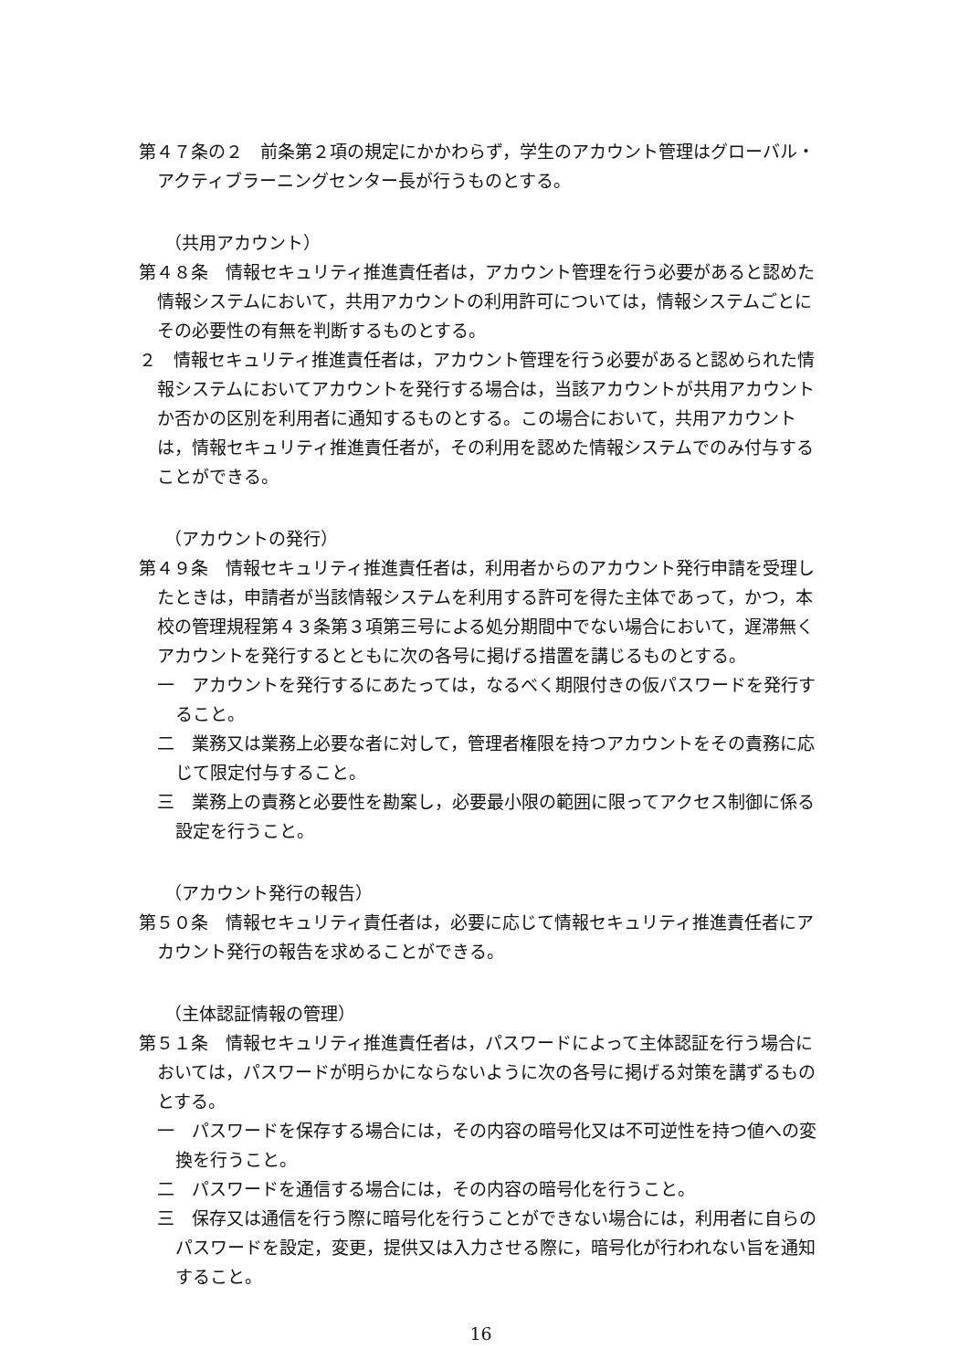第４７条の２　前条第２項の規定にかかわらず，学生のアカウント管理はグローバル・アクティブラーニングセンター長が行うものとする。
（共用アカウント）
第４８条　情報セキュリティ推進責任者は，アカウント管理を行う必要があると認めた情報システムにおいて，共用アカウントの利用許可については，情報システムごとにその必要性の有無を判断するものとする。
２　情報セキュリティ推進責任者は，アカウント管理を行う必要があると認められた情報システムにおいてアカウントを発行する場合は，当該アカウントが共用アカウントか否かの区別を利用者に通知するものとする。この場合において，共用アカウントは，情報セキュリティ推進責任者が，その利用を認めた情報システムでのみ付与することができる。
（アカウントの発行）
第４９条　情報セキュリティ推進責任者は，利用者からのアカウント発行申請を受理したときは，申請者が当該情報システムを利用する許可を得た主体であって，かつ，本校の管理規程第４３条第３項第三号による処分期間中でない場合において，遅滞無くアカウントを発行するとともに次の各号に掲げる措置を講じるものとする。
一　アカウントを発行するにあたっては，なるべく期限付きの仮パスワードを発行すること。
二　業務又は業務上必要な者に対して，管理者権限を持つアカウントをその責務に応じて限定付与すること。
三　業務上の責務と必要性を勘案し，必要最小限の範囲に限ってアクセス制御に係る設定を行うこと。
（アカウント発行の報告）
第５０条　情報セキュリティ責任者は，必要に応じて情報セキュリティ推進責任者にアカウント発行の報告を求めることができる。
（主体認証情報の管理）
第５１条　情報セキュリティ推進責任者は，パスワードによって主体認証を行う場合においては，パスワードが明らかにならないように次の各号に掲げる対策を講ずるものとする。
一　パスワードを保存する場合には，その内容の暗号化又は不可逆性を持つ値への変換を行うこと。
二　パスワードを通信する場合には，その内容の暗号化を行うこと。
三　保存又は通信を行う際に暗号化を行うことができない場合には，利用者に自らのパスワードを設定，変更，提供又は入力させる際に，暗号化が行われない旨を通知すること。
16